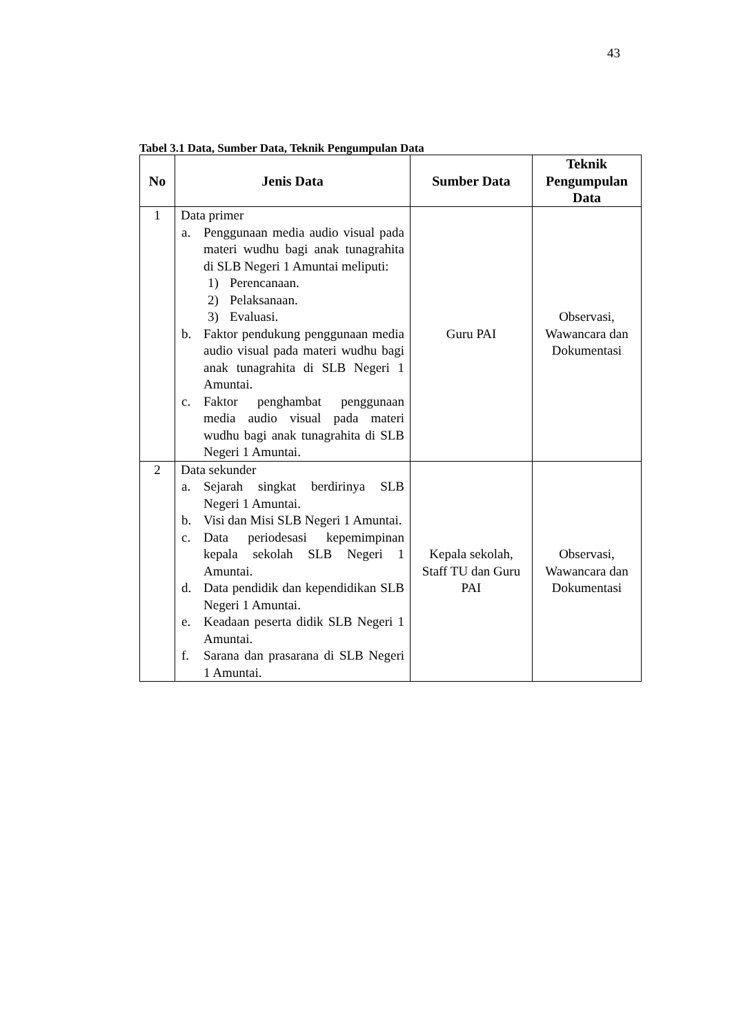43
Tabel 3.1 Data, Sumber Data, Teknik Pengumpulan Data
| No | Jenis Data | Sumber Data | Teknik Pengumpulan Data |
| --- | --- | --- | --- |
| 1 | Data primer a. Penggunaan media audio visual pada materi wudhu bagi anak tunagrahita di SLB Negeri 1 Amuntai meliputi: 1) Perencanaan. 2) Pelaksanaan. 3) Evaluasi. b. Faktor pendukung penggunaan media audio visual pada materi wudhu bagi anak tunagrahita di SLB Negeri 1 Amuntai. c. Faktor penghambat penggunaan media audio visual pada materi wudhu bagi anak tunagrahita di SLB Negeri 1 Amuntai. | Guru PAI | Observasi, Wawancara dan Dokumentasi |
| 2 | Data sekunder a. Sejarah singkat berdirinya SLB Negeri 1 Amuntai. b. Visi dan Misi SLB Negeri 1 Amuntai. c. Data periodesasi kepemimpinan kepala sekolah SLB Negeri 1 Amuntai. d. Data pendidik dan kependidikan SLB Negeri 1 Amuntai. e. Keadaan peserta didik SLB Negeri 1 Amuntai. f. Sarana dan prasarana di SLB Negeri 1 Amuntai. | Kepala sekolah, Staff TU dan Guru PAI | Observasi, Wawancara dan Dokumentasi |